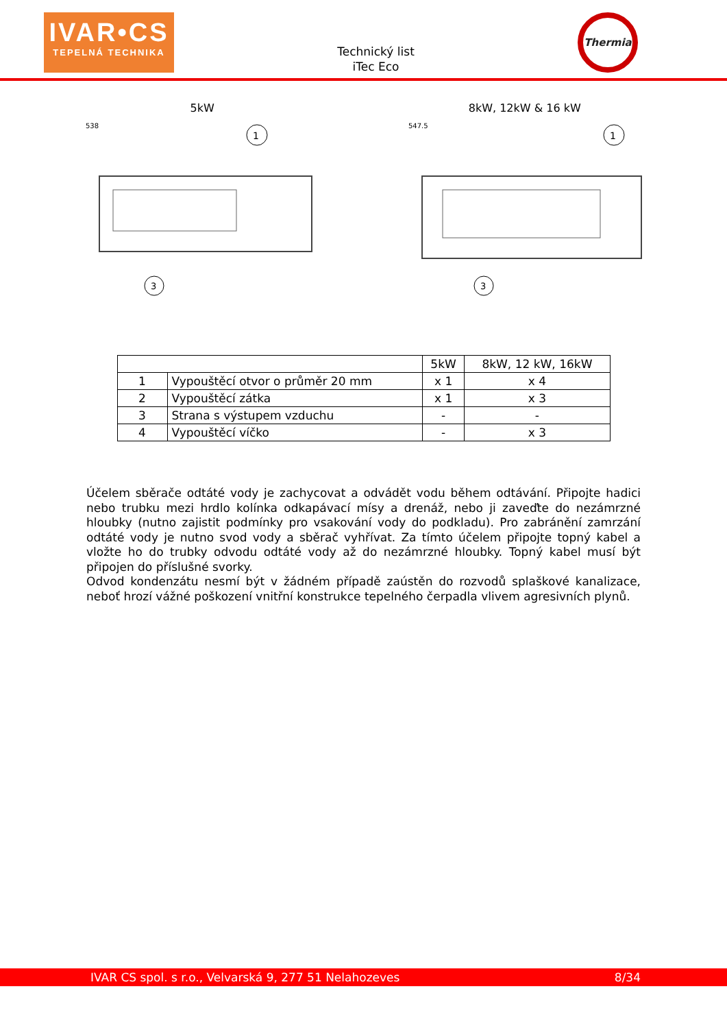IVAR•CS
TEPELNÁ TECHNIKA
Technický list
iTec Eco
Thermia
5kW
1
3
538
8kW, 12kW & 16 kW
1
3
547.5
| | | 5kW | 8kW, 12 kW, 16kW |
| 1 | Vypouštěcí otvor o průměr 20 mm | x 1 | x 4 |
| 2 | Vypouštěcí zátka | x 1 | x 3 |
| 3 | Strana s výstupem vzduchu | - | - |
| 4 | Vypouštěcí víčko | - | x 3 |
Účelem sběrače odtáté vody je zachycovat a odvádět vodu během odtávání. Připojte hadici nebo trubku mezi hrdlo kolínka odkapávací mísy a drenáž, nebo ji zaveďte do nezámrzné hloubky (nutno zajistit podmínky pro vsakování vody do podkladu). Pro zabránění zamrzání odtáté vody je nutno svod vody a sběrač vyhřívat. Za tímto účelem připojte topný kabel a vložte ho do trubky odvodu odtáté vody až do nezámrzné hloubky. Topný kabel musí být připojen do příslušné svorky.
Odvod kondenzátu nesmí být v žádném případě zaústěn do rozvodů splaškové kanalizace, neboť hrozí vážné poškození vnitřní konstrukce tepelného čerpadla vlivem agresivních plynů.
IVAR CS spol. s r.o., Velvarská 9, 277 51 Nelahozeves 8/34